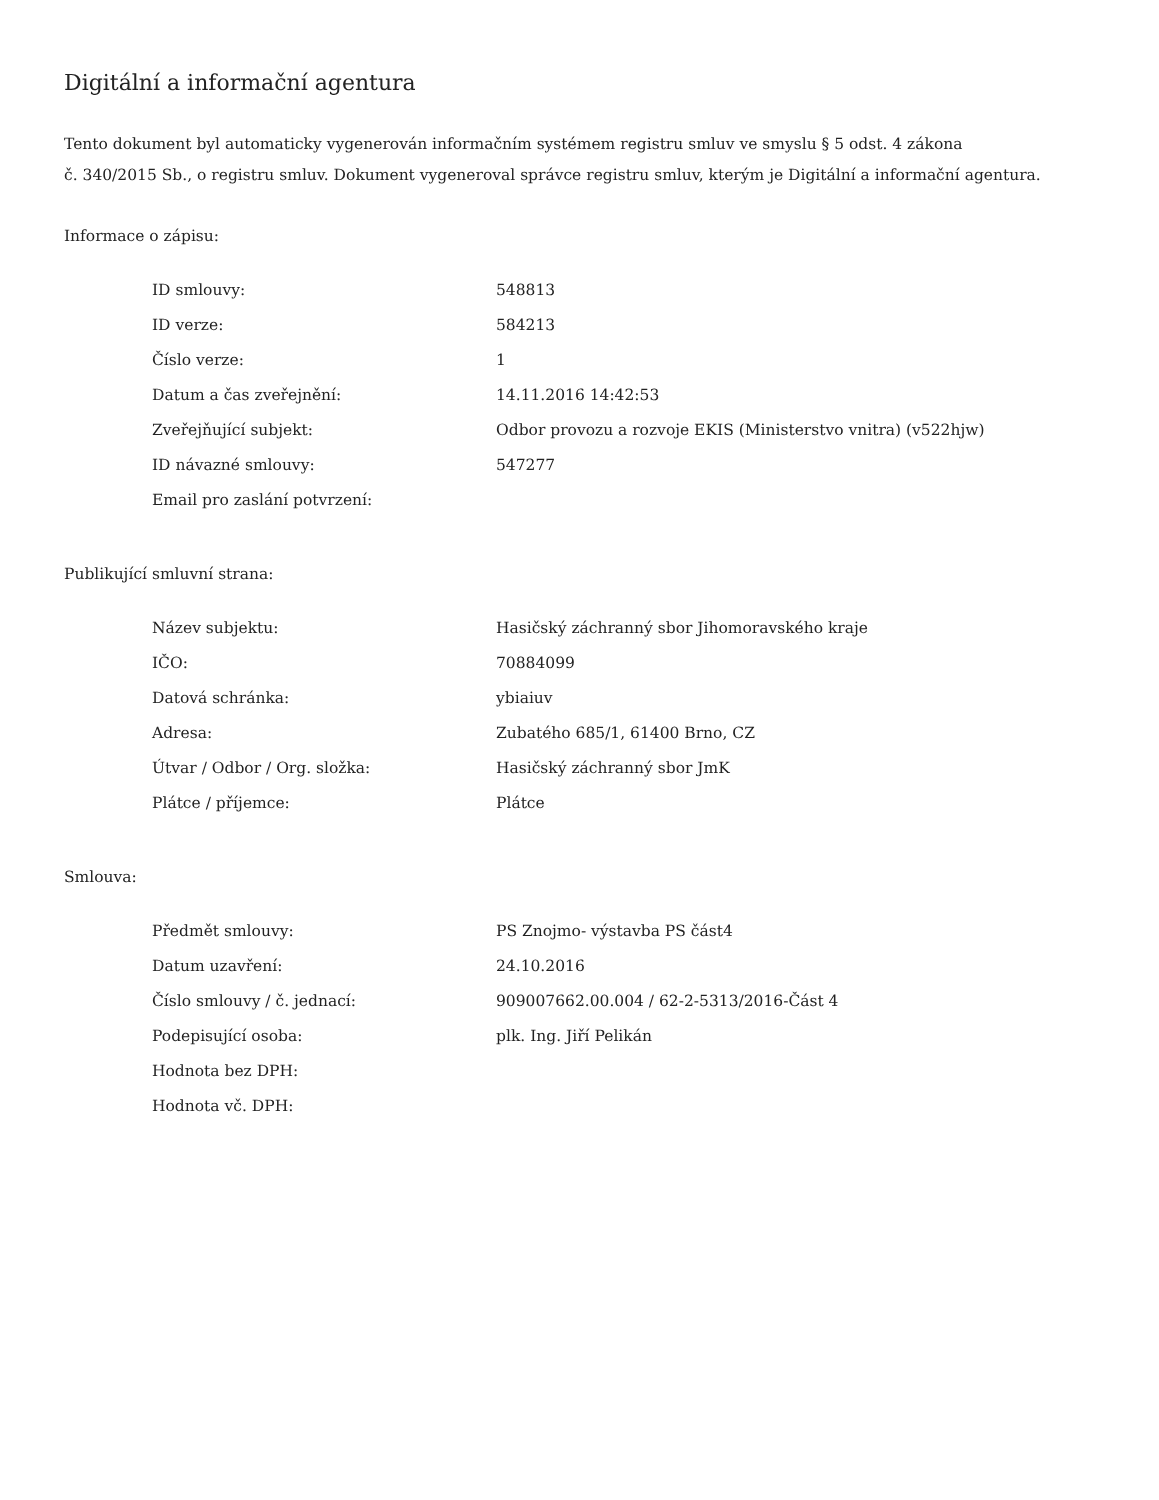Digitální a informační agentura
Tento dokument byl automaticky vygenerován informačním systémem registru smluv ve smyslu § 5 odst. 4 zákona
č. 340/2015 Sb., o registru smluv. Dokument vygeneroval správce registru smluv, kterým je Digitální a informační agentura.
Informace o zápisu:
| ID smlouvy: | 548813 |
| ID verze: | 584213 |
| Číslo verze: | 1 |
| Datum a čas zveřejnění: | 14.11.2016 14:42:53 |
| Zveřejňující subjekt: | Odbor provozu a rozvoje EKIS (Ministerstvo vnitra) (v522hjw) |
| ID návazné smlouvy: | 547277 |
| Email pro zaslání potvrzení: | |
Publikující smluvní strana:
| Název subjektu: | Hasičský záchranný sbor Jihomoravského kraje |
| IČO: | 70884099 |
| Datová schránka: | ybiaiuv |
| Adresa: | Zubatého 685/1, 61400 Brno, CZ |
| Útvar / Odbor / Org. složka: | Hasičský záchranný sbor JmK |
| Plátce / příjemce: | Plátce |
Smlouva:
| Předmět smlouvy: | PS Znojmo- výstavba PS část4 |
| Datum uzavření: | 24.10.2016 |
| Číslo smlouvy / č. jednací: | 909007662.00.004 / 62-2-5313/2016-Část 4 |
| Podepisující osoba: | plk. Ing. Jiří Pelikán |
| Hodnota bez DPH: | |
| Hodnota vč. DPH: | |